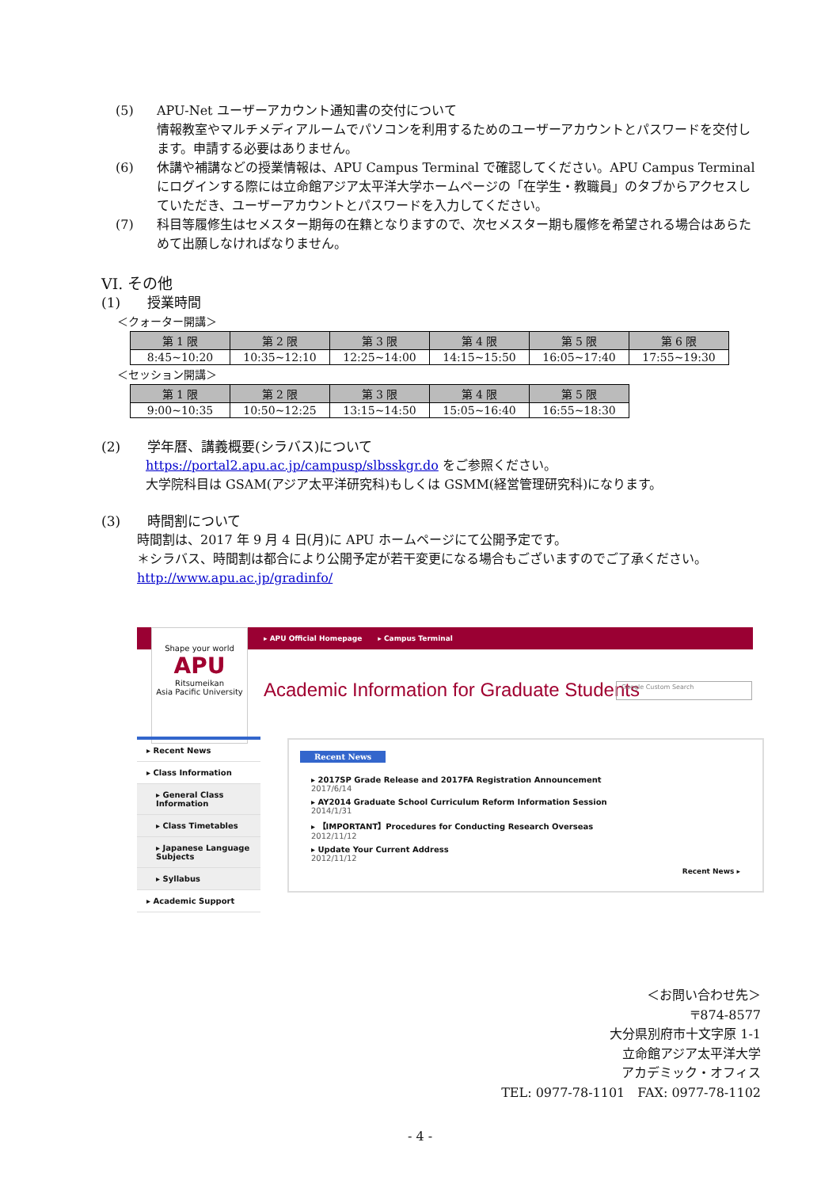(5)
APU-Net ユーザーアカウント通知書の交付について
情報教室やマルチメディアルームでパソコンを利用するためのユーザーアカウントとパスワードを交付します。申請する必要はありません。
(6)
休講や補講などの授業情報は、APU Campus Terminal で確認してください。APU Campus Terminal にログインする際には立命館アジア太平洋大学ホームページの「在学生・教職員」のタブからアクセスしていただき、ユーザーアカウントとパスワードを入力してください。
(7)
科目等履修生はセメスター期毎の在籍となりますので、次セメスター期も履修を希望される場合はあらためて出願しなければなりません。
VI. その他
(1)　　授業時間
＜クォーター開講＞
| 第 1 限 | 第 2 限 | 第 3 限 | 第 4 限 | 第 5 限 | 第 6 限 |
| --- | --- | --- | --- | --- | --- |
| 8:45~10:20 | 10:35~12:10 | 12:25~14:00 | 14:15~15:50 | 16:05~17:40 | 17:55~19:30 |
＜セッション開講＞
| 第 1 限 | 第 2 限 | 第 3 限 | 第 4 限 | 第 5 限 |
| --- | --- | --- | --- | --- |
| 9:00~10:35 | 10:50~12:25 | 13:15~14:50 | 15:05~16:40 | 16:55~18:30 |
(2)　　学年暦、講義概要(シラバス)について
https://portal2.apu.ac.jp/campusp/slbsskgr.do をご参照ください。
大学院科目は GSAM(アジア太平洋研究科)もしくは GSMM(経営管理研究科)になります。
(3)　　時間割について
時間割は、2017 年 9 月 4 日(月)に APU ホームページにて公開予定です。
＊シラバス、時間割は都合により公開予定が若干変更になる場合もございますのでご了承ください。
http://www.apu.ac.jp/gradinfo/
▸ APU Official Homepage ▸ Campus Terminal
Shape your world
APU
Ritsumeikan
Asia Pacific University
Academic Information for Graduate Students
Google Custom Search
▸ Recent News
▸ Class Information
▸ General Class Information
▸ Class Timetables
▸ Japanese Language Subjects
▸ Syllabus
▸ Academic Support
Recent News
▸ 2017SP Grade Release and 2017FA Registration Announcement
2017/6/14
▸ AY2014 Graduate School Curriculum Reform Information Session
2014/1/31
▸ 【IMPORTANT】Procedures for Conducting Research Overseas
2012/11/12
▸ Update Your Current Address
2012/11/12
Recent News ▸
＜お問い合わせ先＞
〒874-8577
大分県別府市十文字原 1-1
立命館アジア太平洋大学
アカデミック・オフィス
TEL: 0977-78-1101　FAX: 0977-78-1102
- 4 -